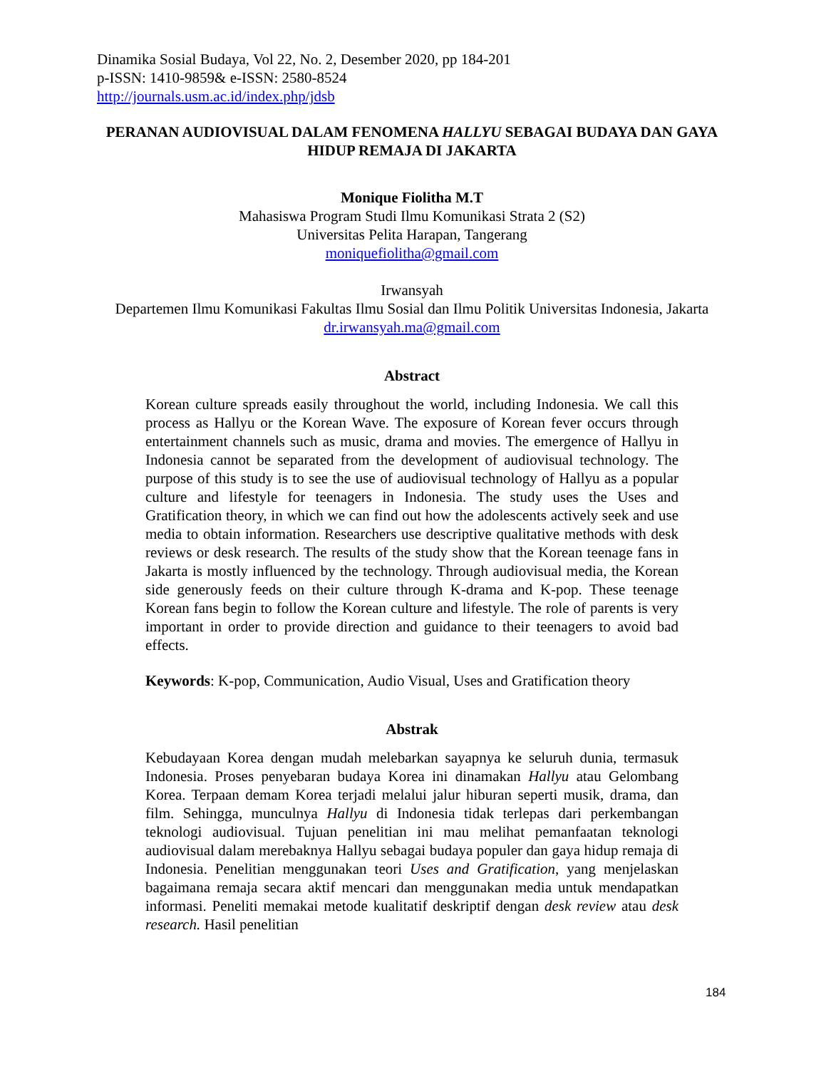Dinamika Sosial Budaya, Vol 22, No. 2, Desember 2020, pp 184-201
p-ISSN: 1410-9859& e-ISSN: 2580-8524
http://journals.usm.ac.id/index.php/jdsb
PERANAN AUDIOVISUAL DALAM FENOMENA HALLYU SEBAGAI BUDAYA DAN GAYA HIDUP REMAJA DI JAKARTA
Monique Fiolitha M.T
Mahasiswa Program Studi Ilmu Komunikasi Strata 2 (S2)
Universitas Pelita Harapan, Tangerang
moniquefiolitha@gmail.com
Irwansyah
Departemen Ilmu Komunikasi Fakultas Ilmu Sosial dan Ilmu Politik Universitas Indonesia, Jakarta
dr.irwansyah.ma@gmail.com
Abstract
Korean culture spreads easily throughout the world, including Indonesia. We call this process as Hallyu or the Korean Wave. The exposure of Korean fever occurs through entertainment channels such as music, drama and movies. The emergence of Hallyu in Indonesia cannot be separated from the development of audiovisual technology. The purpose of this study is to see the use of audiovisual technology of Hallyu as a popular culture and lifestyle for teenagers in Indonesia. The study uses the Uses and Gratification theory, in which we can find out how the adolescents actively seek and use media to obtain information. Researchers use descriptive qualitative methods with desk reviews or desk research. The results of the study show that the Korean teenage fans in Jakarta is mostly influenced by the technology. Through audiovisual media, the Korean side generously feeds on their culture through K-drama and K-pop. These teenage Korean fans begin to follow the Korean culture and lifestyle. The role of parents is very important in order to provide direction and guidance to their teenagers to avoid bad effects.
Keywords: K-pop, Communication, Audio Visual, Uses and Gratification theory
Abstrak
Kebudayaan Korea dengan mudah melebarkan sayapnya ke seluruh dunia, termasuk Indonesia. Proses penyebaran budaya Korea ini dinamakan Hallyu atau Gelombang Korea. Terpaan demam Korea terjadi melalui jalur hiburan seperti musik, drama, dan film. Sehingga, munculnya Hallyu di Indonesia tidak terlepas dari perkembangan teknologi audiovisual. Tujuan penelitian ini mau melihat pemanfaatan teknologi audiovisual dalam merebaknya Hallyu sebagai budaya populer dan gaya hidup remaja di Indonesia. Penelitian menggunakan teori Uses and Gratification, yang menjelaskan bagaimana remaja secara aktif mencari dan menggunakan media untuk mendapatkan informasi. Peneliti memakai metode kualitatif deskriptif dengan desk review atau desk research. Hasil penelitian
184